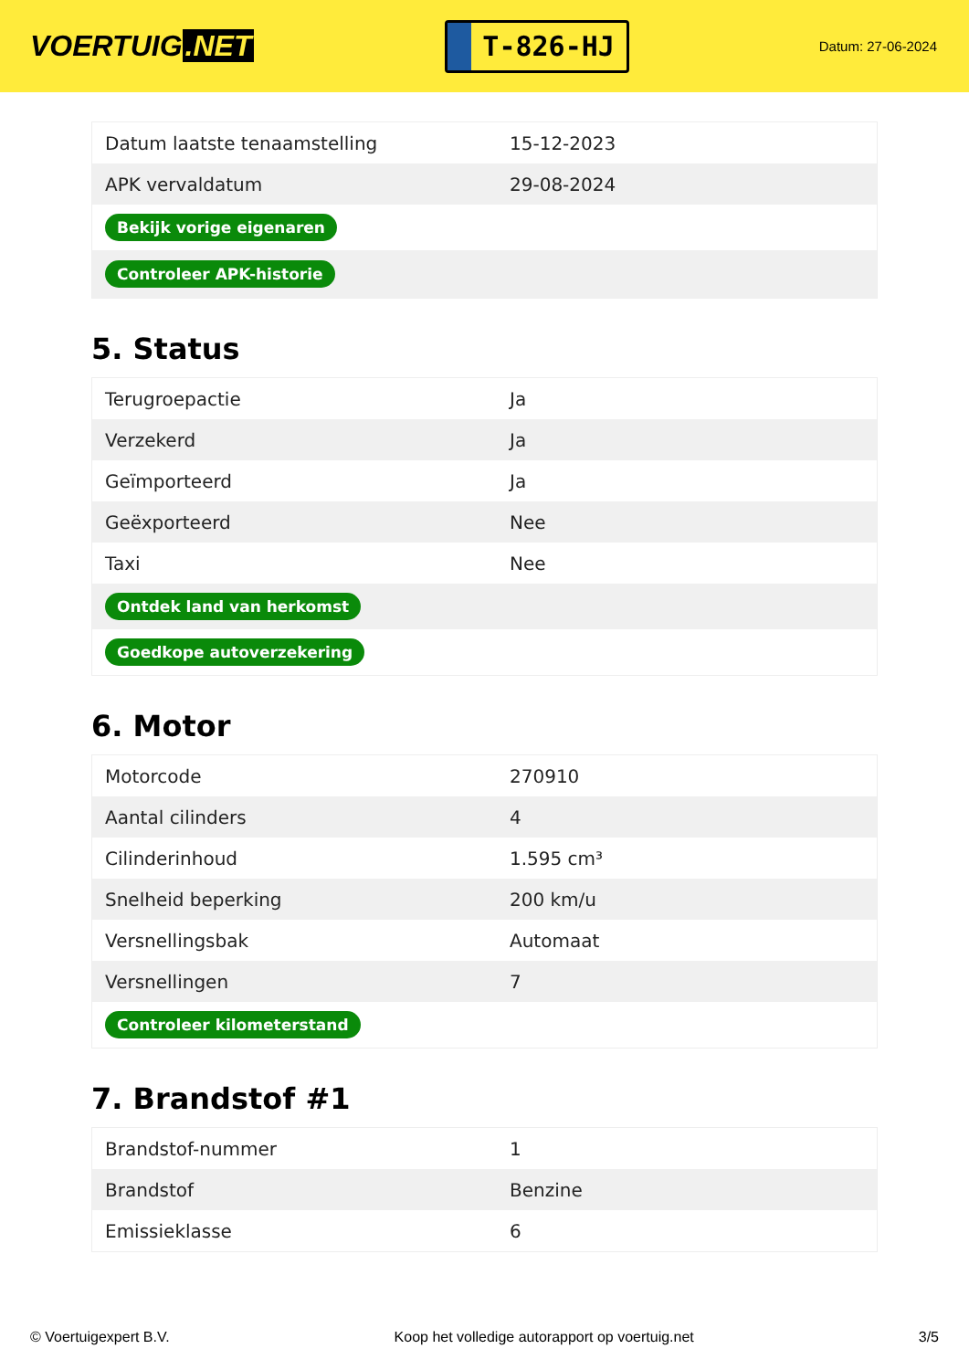VOERTUIG.NET
T-826-HJ
Datum: 27-06-2024
| Datum laatste tenaamstelling | 15-12-2023 |
| APK vervaldatum | 29-08-2024 |
| Bekijk vorige eigenaren | |
| Controleer APK-historie | |
5. Status
| Terugroepactie | Ja |
| Verzekerd | Ja |
| Geïmporteerd | Ja |
| Geëxporteerd | Nee |
| Taxi | Nee |
| Ontdek land van herkomst | |
| Goedkope autoverzekering | |
6. Motor
| Motorcode | 270910 |
| Aantal cilinders | 4 |
| Cilinderinhoud | 1.595 cm³ |
| Snelheid beperking | 200 km/u |
| Versnellingsbak | Automaat |
| Versnellingen | 7 |
| Controleer kilometerstand | |
7. Brandstof #1
| Brandstof-nummer | 1 |
| Brandstof | Benzine |
| Emissieklasse | 6 |
© Voertuigexpert B.V. Koop het volledige autorapport op voertuig.net 3/5